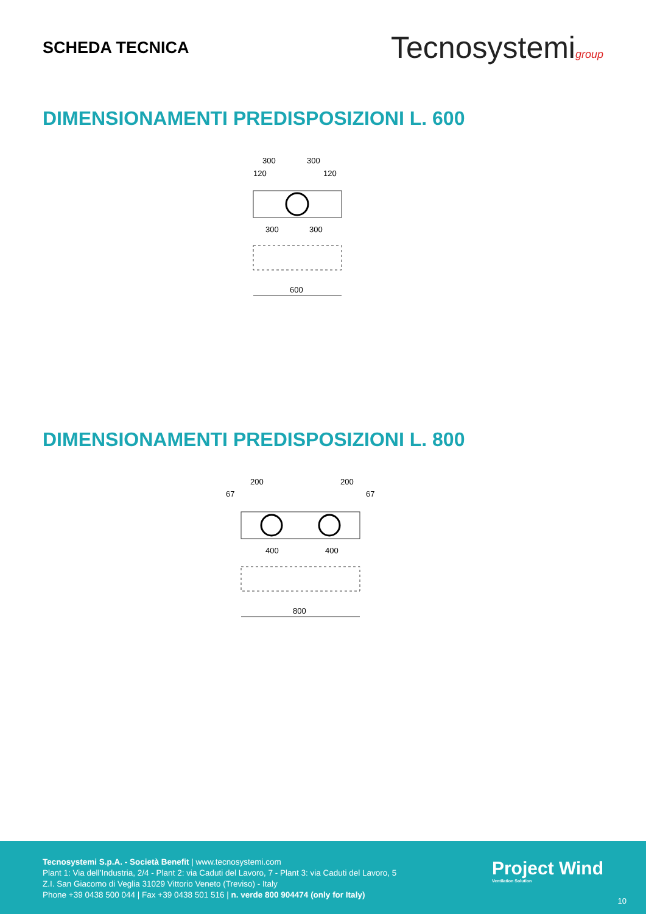SCHEDA TECNICA
Tecnosystemigroup
DIMENSIONAMENTI PREDISPOSIZIONI L. 600
300
300
120
120
300
300
600
DIMENSIONAMENTI PREDISPOSIZIONI L. 800
200
200
67
67
400
400
800
Tecnosystemi S.p.A. - Società Benefit | www.tecnosystemi.com
Plant 1: Via dell’Industria, 2/4 - Plant 2: via Caduti del Lavoro, 7 - Plant 3: via Caduti del Lavoro, 5
Z.I. San Giacomo di Veglia 31029 Vittorio Veneto (Treviso) - Italy
Phone +39 0438 500 044 | Fax +39 0438 501 516 | n. verde 800 904474 (only for Italy)
Project Wind
Ventilation Solution
10